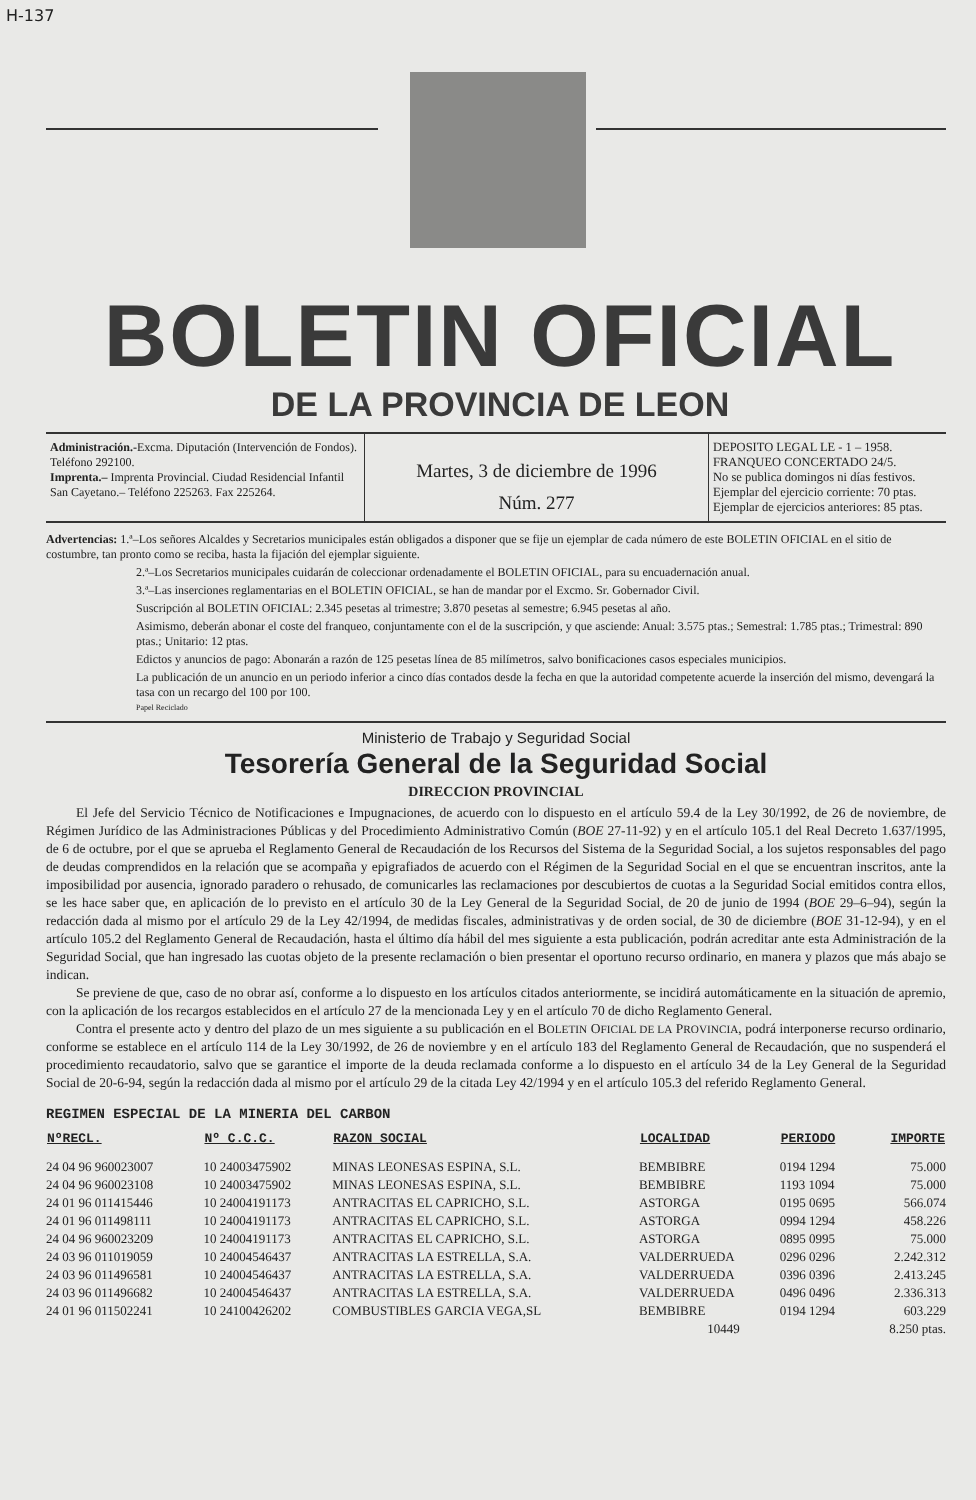H-137
BOLETIN OFICIAL
DE LA PROVINCIA DE LEON
Administración.-Excma. Diputación (Intervención de Fondos). Teléfono 292100.
Imprenta.– Imprenta Provincial. Ciudad Residencial Infantil San Cayetano.– Teléfono 225263. Fax 225264.
Martes, 3 de diciembre de 1996
Núm. 277
DEPOSITO LEGAL LE - 1 – 1958.
FRANQUEO CONCERTADO 24/5.
No se publica domingos ni días festivos.
Ejemplar del ejercicio corriente: 70 ptas.
Ejemplar de ejercicios anteriores: 85 ptas.
Advertencias: 1.ª–Los señores Alcaldes y Secretarios municipales están obligados a disponer que se fije un ejemplar de cada número de este BOLETIN OFICIAL en el sitio de costumbre, tan pronto como se reciba, hasta la fijación del ejemplar siguiente.
2.ª–Los Secretarios municipales cuidarán de coleccionar ordenadamente el BOLETIN OFICIAL, para su encuadernación anual.
3.ª–Las inserciones reglamentarias en el BOLETIN OFICIAL, se han de mandar por el Excmo. Sr. Gobernador Civil.
Suscripción al BOLETIN OFICIAL: 2.345 pesetas al trimestre; 3.870 pesetas al semestre; 6.945 pesetas al año.
Asimismo, deberán abonar el coste del franqueo, conjuntamente con el de la suscripción, y que asciende: Anual: 3.575 ptas.; Semestral: 1.785 ptas.; Trimestral: 890 ptas.; Unitario: 12 ptas.
Edictos y anuncios de pago: Abonarán a razón de 125 pesetas línea de 85 milímetros, salvo bonificaciones casos especiales municipios.
La publicación de un anuncio en un periodo inferior a cinco días contados desde la fecha en que la autoridad competente acuerde la inserción del mismo, devengará la tasa con un recargo del 100 por 100.
Papel Reciclado
Ministerio de Trabajo y Seguridad Social
Tesorería General de la Seguridad Social
DIRECCION PROVINCIAL
El Jefe del Servicio Técnico de Notificaciones e Impugnaciones, de acuerdo con lo dispuesto en el artículo 59.4 de la Ley 30/1992, de 26 de noviembre, de Régimen Jurídico de las Administraciones Públicas y del Procedimiento Administrativo Común (BOE 27-11-92) y en el artículo 105.1 del Real Decreto 1.637/1995, de 6 de octubre, por el que se aprueba el Reglamento General de Recaudación de los Recursos del Sistema de la Seguridad Social, a los sujetos responsables del pago de deudas comprendidos en la relación que se acompaña y epigrafiados de acuerdo con el Régimen de la Seguridad Social en el que se encuentran inscritos, ante la imposibilidad por ausencia, ignorado paradero o rehusado, de comunicarles las reclamaciones por descubiertos de cuotas a la Seguridad Social emitidos contra ellos, se les hace saber que, en aplicación de lo previsto en el artículo 30 de la Ley General de la Seguridad Social, de 20 de junio de 1994 (BOE 29–6–94), según la redacción dada al mismo por el artículo 29 de la Ley 42/1994, de medidas fiscales, administrativas y de orden social, de 30 de diciembre (BOE 31-12-94), y en el artículo 105.2 del Reglamento General de Recaudación, hasta el último día hábil del mes siguiente a esta publicación, podrán acreditar ante esta Administración de la Seguridad Social, que han ingresado las cuotas objeto de la presente reclamación o bien presentar el oportuno recurso ordinario, en manera y plazos que más abajo se indican.
Se previene de que, caso de no obrar así, conforme a lo dispuesto en los artículos citados anteriormente, se incidirá automáticamente en la situación de apremio, con la aplicación de los recargos establecidos en el artículo 27 de la mencionada Ley y en el artículo 70 de dicho Reglamento General.
Contra el presente acto y dentro del plazo de un mes siguiente a su publicación en el BOLETIN OFICIAL DE LA PROVINCIA, podrá interponerse recurso ordinario, conforme se establece en el artículo 114 de la Ley 30/1992, de 26 de noviembre y en el artículo 183 del Reglamento General de Recaudación, que no suspenderá el procedimiento recaudatorio, salvo que se garantice el importe de la deuda reclamada conforme a lo dispuesto en el artículo 34 de la Ley General de la Seguridad Social de 20-6-94, según la redacción dada al mismo por el artículo 29 de la citada Ley 42/1994 y en el artículo 105.3 del referido Reglamento General.
REGIMEN ESPECIAL DE LA MINERIA DEL CARBON
| NºRECL. | Nº C.C.C. | RAZON SOCIAL | LOCALIDAD | PERIODO | IMPORTE |
| --- | --- | --- | --- | --- | --- |
| 24 04 96 960023007 | 10 24003475902 | MINAS LEONESAS ESPINA, S.L. | BEMBIBRE | 0194 1294 | 75.000 |
| 24 04 96 960023108 | 10 24003475902 | MINAS LEONESAS ESPINA, S.L. | BEMBIBRE | 1193 1094 | 75.000 |
| 24 01 96 011415446 | 10 24004191173 | ANTRACITAS EL CAPRICHO, S.L. | ASTORGA | 0195 0695 | 566.074 |
| 24 01 96 011498111 | 10 24004191173 | ANTRACITAS EL CAPRICHO, S.L. | ASTORGA | 0994 1294 | 458.226 |
| 24 04 96 960023209 | 10 24004191173 | ANTRACITAS EL CAPRICHO, S.L. | ASTORGA | 0895 0995 | 75.000 |
| 24 03 96 011019059 | 10 24004546437 | ANTRACITAS LA ESTRELLA, S.A. | VALDERRUEDA | 0296 0296 | 2.242.312 |
| 24 03 96 011496581 | 10 24004546437 | ANTRACITAS LA ESTRELLA, S.A. | VALDERRUEDA | 0396 0396 | 2.413.245 |
| 24 03 96 011496682 | 10 24004546437 | ANTRACITAS LA ESTRELLA, S.A. | VALDERRUEDA | 0496 0496 | 2.336.313 |
| 24 01 96 011502241 | 10 24100426202 | COMBUSTIBLES GARCIA VEGA,SL | BEMBIBRE | 0194 1294 | 603.229 |
| | | 10449 | | | 8.250 ptas. |